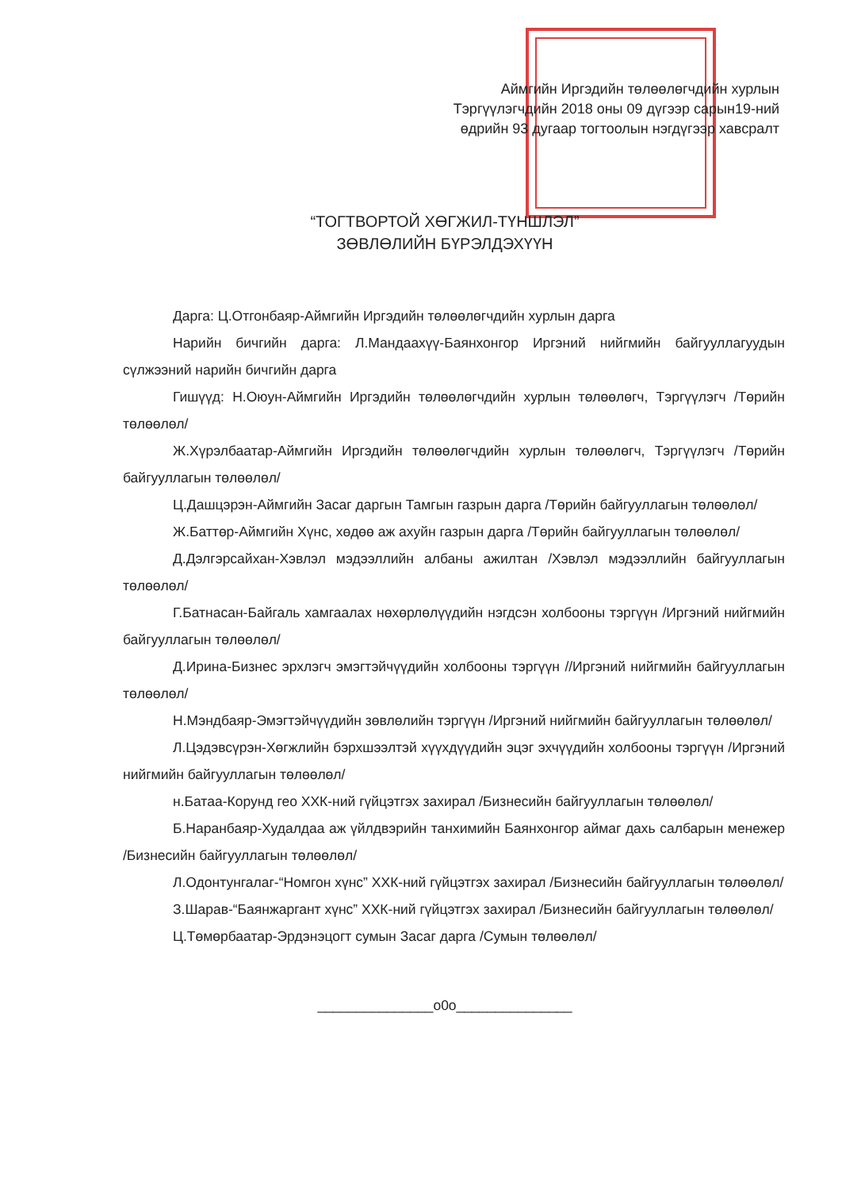Аймгийн Иргэдийн төлөөлөгчдийн хурлын
Тэргүүлэгчдийн 2018 оны 09 дүгээр сарын19-ний
өдрийн 93 дугаар тогтоолын нэгдүгээр хавсралт
“ТОГТВОРТОЙ ХӨГЖИЛ-ТҮНШЛЭЛ”
ЗӨВЛӨЛИЙН БҮРЭЛДЭХҮҮН
Дарга: Ц.Отгонбаяр-Аймгийн Иргэдийн төлөөлөгчдийн хурлын дарга
Нарийн бичгийн дарга: Л.Мандаахүү-Баянхонгор Иргэний нийгмийн байгууллагуудын сүлжээний нарийн бичгийн дарга
Гишүүд: Н.Оюун-Аймгийн Иргэдийн төлөөлөгчдийн хурлын төлөөлөгч, Тэргүүлэгч /Төрийн төлөөлөл/
Ж.Хүрэлбаатар-Аймгийн Иргэдийн төлөөлөгчдийн хурлын төлөөлөгч, Тэргүүлэгч /Төрийн байгууллагын төлөөлөл/
Ц.Дашцэрэн-Аймгийн Засаг даргын Тамгын газрын дарга /Төрийн байгууллагын төлөөлөл/
Ж.Баттөр-Аймгийн Хүнс, хөдөө аж ахуйн газрын дарга /Төрийн байгууллагын төлөөлөл/
Д.Дэлгэрсайхан-Хэвлэл мэдээллийн албаны ажилтан /Хэвлэл мэдээллийн байгууллагын төлөөлөл/
Г.Батнасан-Байгаль хамгаалах нөхөрлөлүүдийн нэгдсэн холбооны тэргүүн /Иргэний нийгмийн байгууллагын төлөөлөл/
Д.Ирина-Бизнес эрхлэгч эмэгтэйчүүдийн холбооны тэргүүн //Иргэний нийгмийн байгууллагын төлөөлөл/
Н.Мэндбаяр-Эмэгтэйчүүдийн зөвлөлийн тэргүүн /Иргэний нийгмийн байгууллагын төлөөлөл/
Л.Цэдэвсүрэн-Хөгжлийн бэрхшээлтэй хүүхдүүдийн эцэг эхчүүдийн холбооны тэргүүн /Иргэний нийгмийн байгууллагын төлөөлөл/
н.Батаа-Корунд гео ХХК-ний гүйцэтгэх захирал /Бизнесийн байгууллагын төлөөлөл/
Б.Наранбаяр-Худалдаа аж үйлдвэрийн танхимийн Баянхонгор аймаг дахь салбарын менежер /Бизнесийн байгууллагын төлөөлөл/
Л.Одонтунгалаг-“Номгон хүнс” ХХК-ний гүйцэтгэх захирал /Бизнесийн байгууллагын төлөөлөл/
З.Шарав-“Баянжаргант хүнс” ХХК-ний гүйцэтгэх захирал /Бизнесийн байгууллагын төлөөлөл/
Ц.Төмөрбаатар-Эрдэнэцогт сумын Засаг дарга /Сумын төлөөлөл/
_______________o0o_______________